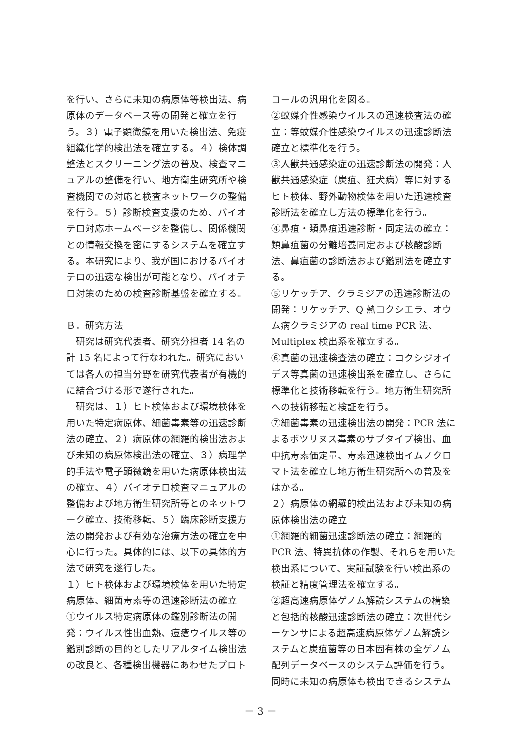を行い、さらに未知の病原体等検出法、病原体のデータベース等の開発と確立を行う。３）電子顕微鏡を用いた検出法、免疫組織化学的検出法を確立する。４）検体調整法とスクリーニング法の普及、検査マニュアルの整備を行い、地方衛生研究所や検査機関での対応と検査ネットワークの整備を行う。５）診断検査支援のため、バイオテロ対応ホームページを整備し、関係機関との情報交換を密にするシステムを確立する。本研究により、我が国におけるバイオテロの迅速な検出が可能となり、バイオテロ対策のための検査診断基盤を確立する。
Ｂ．研究方法
　研究は研究代表者、研究分担者 14 名の計 15 名によって行なわれた。研究においては各人の担当分野を研究代表者が有機的に結合づける形で遂行された。
　研究は、１）ヒト検体および環境検体を用いた特定病原体、細菌毒素等の迅速診断法の確立、２）病原体の網羅的検出法および未知の病原体検出法の確立、３）病理学的手法や電子顕微鏡を用いた病原体検出法の確立、４）バイオテロ検査マニュアルの整備および地方衛生研究所等とのネットワーク確立、技術移転、５）臨床診断支援方法の開発および有効な治療方法の確立を中心に行った。具体的には、以下の具体的方法で研究を遂行した。
１）ヒト検体および環境検体を用いた特定病原体、細菌毒素等の迅速診断法の確立
①ウイルス特定病原体の鑑別診断法の開発：ウイルス性出血熱、痘瘡ウイルス等の鑑別診断の目的としたリアルタイム検出法の改良と、各種検出機器にあわせたプロト
コールの汎用化を図る。
②蚊媒介性感染ウイルスの迅速検査法の確立：等蚊媒介性感染ウイルスの迅速診断法確立と標準化を行う。
③人獣共通感染症の迅速診断法の開発：人獣共通感染症（炭疽、狂犬病）等に対するヒト検体、野外動物検体を用いた迅速検査診断法を確立し方法の標準化を行う。
④鼻疽・類鼻疽迅速診断・同定法の確立：類鼻疽菌の分離培養同定および核酸診断法、鼻疽菌の診断法および鑑別法を確立する。
⑤リケッチア、クラミジアの迅速診断法の開発：リケッチア、Q 熱コクシエラ、オウム病クラミジアの real time PCR 法、Multiplex 検出系を確立する。
⑥真菌の迅速検査法の確立：コクシジオイデス等真菌の迅速検出系を確立し、さらに標準化と技術移転を行う。地方衛生研究所への技術移転と検証を行う。
⑦細菌毒素の迅速検出法の開発：PCR 法によるボツリヌス毒素のサブタイプ検出、血中抗毒素価定量、毒素迅速検出イムノクロマト法を確立し地方衛生研究所への普及をはかる。
２）病原体の網羅的検出法および未知の病原体検出法の確立
①網羅的細菌迅速診断法の確立：網羅的 PCR 法、特異抗体の作製、それらを用いた検出系について、実証試験を行い検出系の検証と精度管理法を確立する。
②超高速病原体ゲノム解読システムの構築と包括的核酸迅速診断法の確立：次世代シーケンサによる超高速病原体ゲノム解読システムと炭疽菌等の日本固有株の全ゲノム配列データベースのシステム評価を行う。同時に未知の病原体も検出できるシステム
－ 3 －